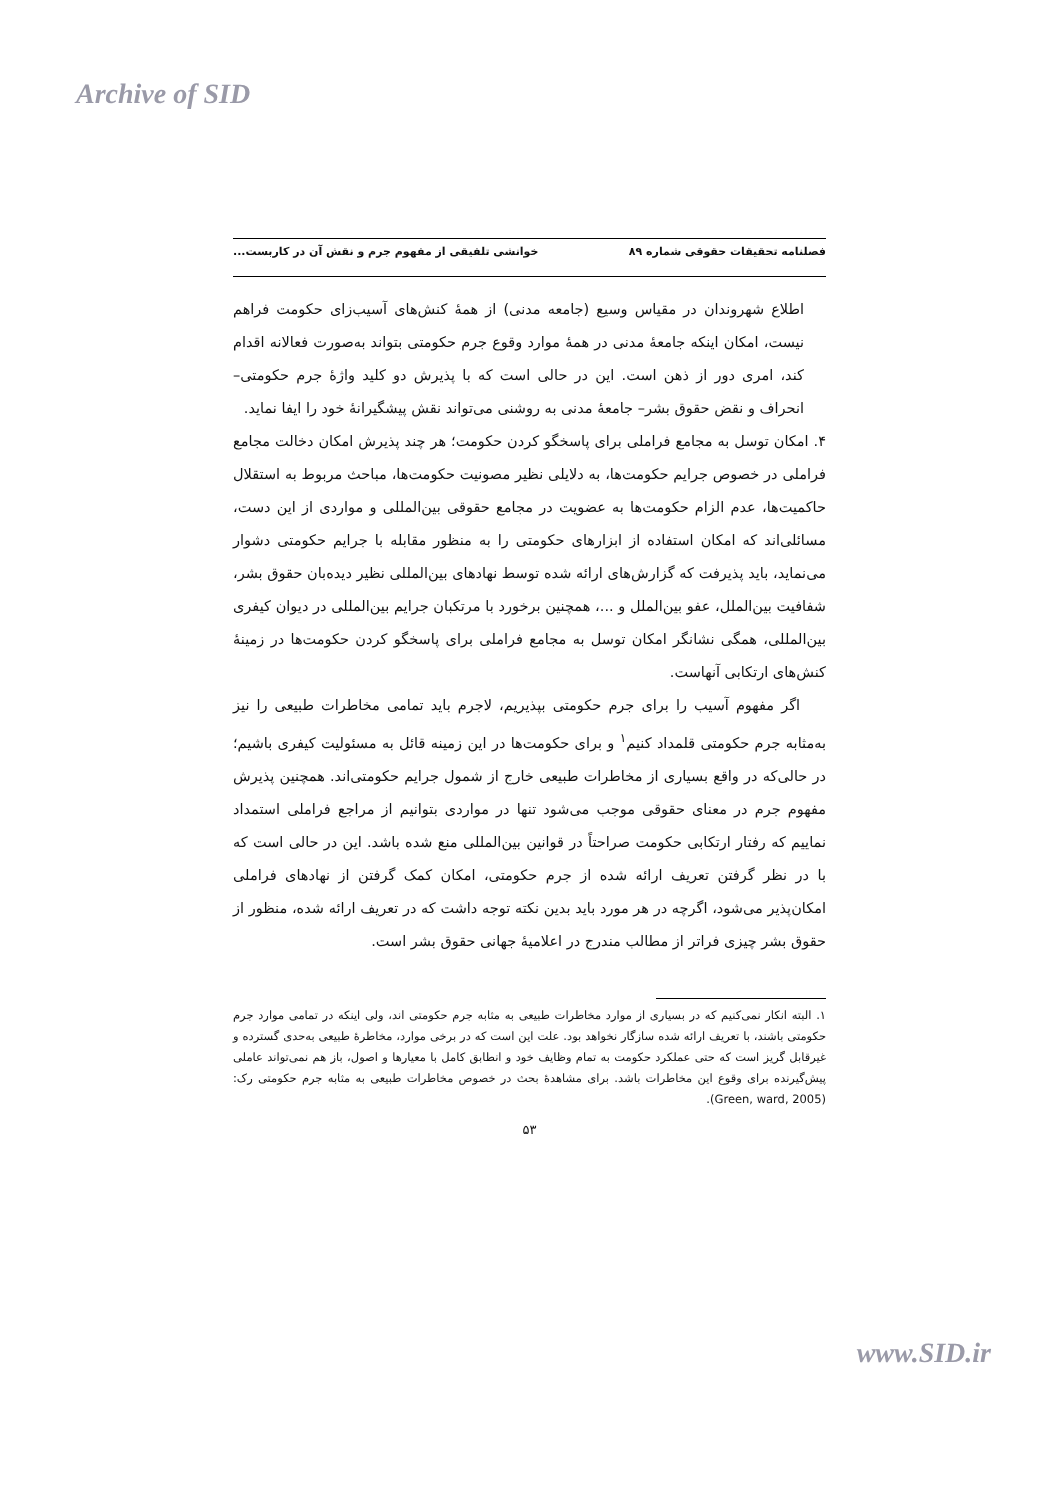Archive of SID
فصلنامه تحقیقات حقوقی شماره ۸۹ خوانشی تلفیقی از مفهوم جرم و نقش آن در کاربست...
اطلاع شهروندان در مقیاس وسیع (جامعه مدنی) از همهٔ کنش‌های آسیب‌زای حکومت فراهم نیست، امکان اینکه جامعهٔ مدنی در همهٔ موارد وقوع جرم حکومتی بتواند به‌صورت فعالانه اقدام کند، امری دور از ذهن است. این در حالی است که با پذیرش دو کلید واژهٔ جرم حکومتی– انحراف و نقض حقوق بشر– جامعهٔ مدنی به روشنی می‌تواند نقش پیشگیرانهٔ خود را ایفا نماید.
۴. امکان توسل به مجامع فراملی برای پاسخگو کردن حکومت؛ هر چند پذیرش امکان دخالت مجامع فراملی در خصوص جرایم حکومت‌ها، به دلایلی نظیر مصونیت حکومت‌ها، مباحث مربوط به استقلال حاکمیت‌ها، عدم الزام حکومت‌ها به عضویت در مجامع حقوقی بین‌المللی و مواردی از این دست، مسائلی‌اند که امکان استفاده از ابزارهای حکومتی را به منظور مقابله با جرایم حکومتی دشوار می‌نماید، باید پذیرفت که گزارش‌های ارائه شده توسط نهادهای بین‌المللی نظیر دیده‌بان حقوق بشر، شفافیت بین‌الملل، عفو بین‌الملل و ...، همچنین برخورد با مرتکبان جرایم بین‌المللی در دیوان کیفری بین‌المللی، همگی نشانگر امکان توسل به مجامع فراملی برای پاسخگو کردن حکومت‌ها در زمینهٔ کنش‌های ارتکابی آنهاست.
اگر مفهوم آسیب را برای جرم حکومتی بپذیریم، لاجرم باید تمامی مخاطرات طبیعی را نیز به‌مثابه جرم حکومتی قلمداد کنیم<sup>۱</sup> و برای حکومت‌ها در این زمینه قائل به مسئولیت کیفری باشیم؛ در حالی‌که در واقع بسیاری از مخاطرات طبیعی خارج از شمول جرایم حکومتی‌اند. همچنین پذیرش مفهوم جرم در معنای حقوقی موجب می‌شود تنها در مواردی بتوانیم از مراجع فراملی استمداد نماییم که رفتار ارتکابی حکومت صراحتاً در قوانین بین‌المللی منع شده باشد. این در حالی است که با در نظر گرفتن تعریف ارائه شده از جرم حکومتی، امکان کمک گرفتن از نهادهای فراملی امکان‌پذیر می‌شود، اگرچه در هر مورد باید بدین نکته توجه داشت که در تعریف ارائه شده، منظور از حقوق بشر چیزی فراتر از مطالب مندرج در اعلامیهٔ جهانی حقوق بشر است.
۱. البته انکار نمی‌کنیم که در بسیاری از موارد مخاطرات طبیعی به مثابه جرم حکومتی اند، ولی اینکه در تمامی موارد جرم حکومتی باشند، با تعریف ارائه شده سازگار نخواهد بود. علت این است که در برخی موارد، مخاطرهٔ طبیعی به‌حدی گسترده و غیرقابل گریز است که حتی عملکرد حکومت به تمام وظایف خود و انطابق کامل با معیارها و اصول، باز هم نمی‌تواند عاملی پیش‌گیرنده برای وقوع این مخاطرات باشد. برای مشاهدهٔ بحث در خصوص مخاطرات طبیعی به مثابه جرم حکومتی رک: (Green, ward, 2005).
۵۳
www.SID.ir